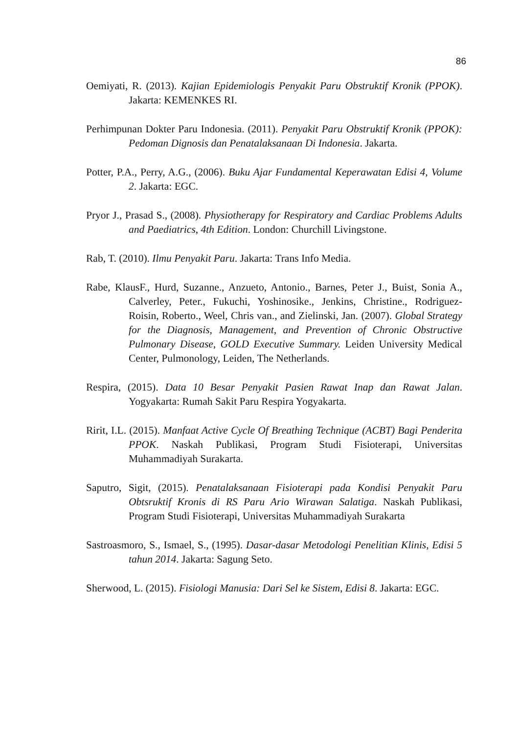86
Oemiyati, R. (2013). Kajian Epidemiologis Penyakit Paru Obstruktif Kronik (PPOK). Jakarta: KEMENKES RI.
Perhimpunan Dokter Paru Indonesia. (2011). Penyakit Paru Obstruktif Kronik (PPOK): Pedoman Dignosis dan Penatalaksanaan Di Indonesia. Jakarta.
Potter, P.A., Perry, A.G., (2006). Buku Ajar Fundamental Keperawatan Edisi 4, Volume 2. Jakarta: EGC.
Pryor J., Prasad S., (2008). Physiotherapy for Respiratory and Cardiac Problems Adults and Paediatrics, 4th Edition. London: Churchill Livingstone.
Rab, T. (2010). Ilmu Penyakit Paru. Jakarta: Trans Info Media.
Rabe, KlausF., Hurd, Suzanne., Anzueto, Antonio., Barnes, Peter J., Buist, Sonia A., Calverley, Peter., Fukuchi, Yoshinosike., Jenkins, Christine., Rodriguez-Roisin, Roberto., Weel, Chris van., and Zielinski, Jan. (2007). Global Strategy for the Diagnosis, Management, and Prevention of Chronic Obstructive Pulmonary Disease, GOLD Executive Summary. Leiden University Medical Center, Pulmonology, Leiden, The Netherlands.
Respira, (2015). Data 10 Besar Penyakit Pasien Rawat Inap dan Rawat Jalan. Yogyakarta: Rumah Sakit Paru Respira Yogyakarta.
Ririt, I.L. (2015). Manfaat Active Cycle Of Breathing Technique (ACBT) Bagi Penderita PPOK. Naskah Publikasi, Program Studi Fisioterapi, Universitas Muhammadiyah Surakarta.
Saputro, Sigit, (2015). Penatalaksanaan Fisioterapi pada Kondisi Penyakit Paru Obtsruktif Kronis di RS Paru Ario Wirawan Salatiga. Naskah Publikasi, Program Studi Fisioterapi, Universitas Muhammadiyah Surakarta
Sastroasmoro, S., Ismael, S., (1995). Dasar-dasar Metodologi Penelitian Klinis, Edisi 5 tahun 2014. Jakarta: Sagung Seto.
Sherwood, L. (2015). Fisiologi Manusia: Dari Sel ke Sistem, Edisi 8. Jakarta: EGC.